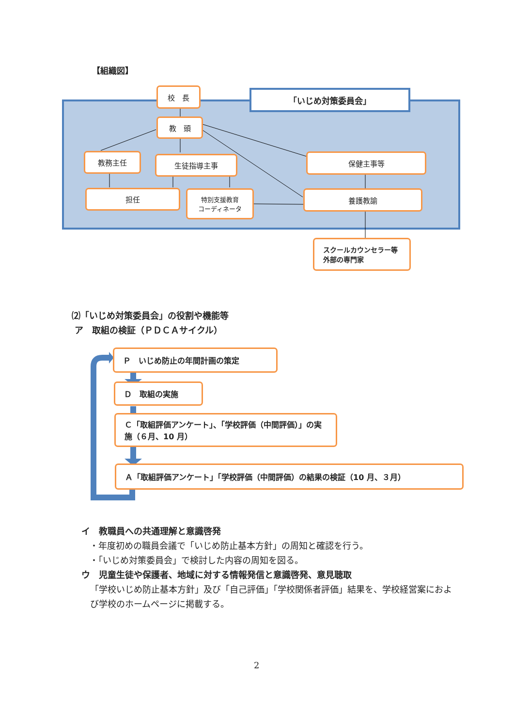【組織図】
「いじめ対策委員会」
校　長
教　頭
教務主任 生徒指導主事 保健主事等
担任
特別支援教育
コーディネータ
養護教諭
スクールカウンセラー等
外部の専門家
⑵「いじめ対策委員会」の役割や機能等
ア　取組の検証（ＰＤＣＡサイクル）
Ｐ　いじめ防止の年間計画の策定
Ｄ　取組の実施
Ｃ「取組評価アンケート」、「学校評価（中間評価）」の実施（６月、10 月）
Ａ「取組評価アンケート」「学校評価（中間評価）の結果の検証（10 月、３月）
イ　教職員への共通理解と意識啓発
・年度初めの職員会議で「いじめ防止基本方針」の周知と確認を行う。
・「いじめ対策委員会」で検討した内容の周知を図る。
ウ　児童生徒や保護者、地域に対する情報発信と意識啓発、意見聴取
「学校いじめ防止基本方針」及び「自己評価」「学校関係者評価」結果を、学校経営案におよび学校のホームページに掲載する。
2